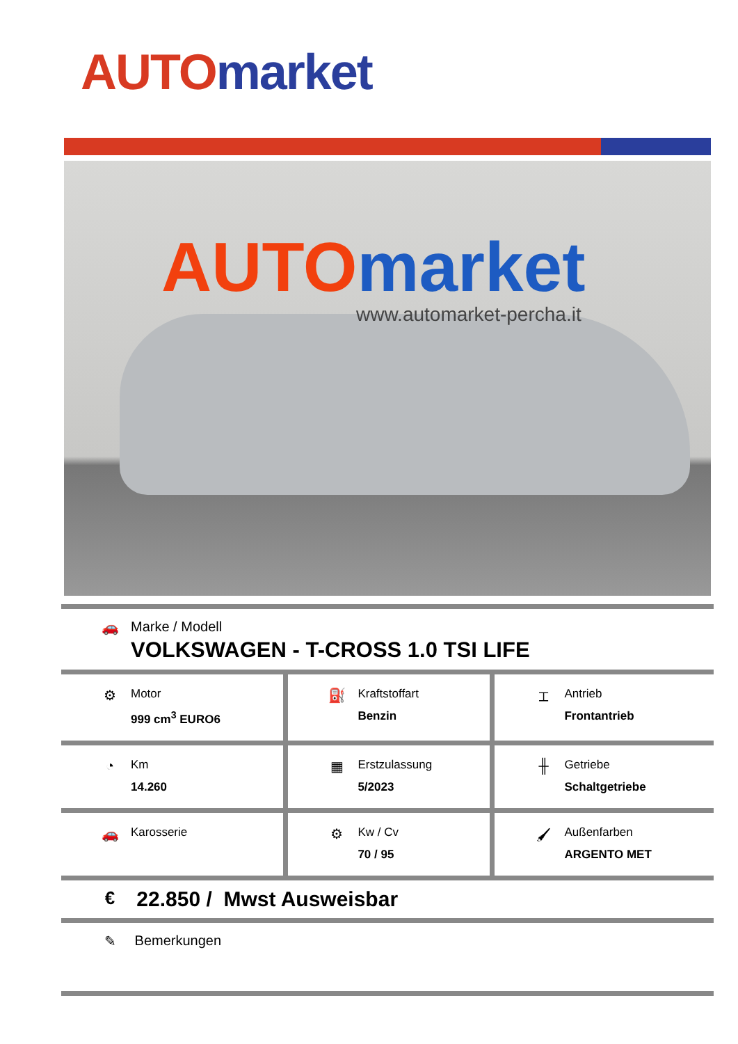AUTO market
AUTOmarket
www.automarket-percha.it
| 🚗 Marke / Modell VOLKSWAGEN - T-CROSS 1.0 TSI LIFE | | |
| ⚙ Motor 999 cm<sup>3</sup> EURO6 | ⛽ Kraftstoffart Benzin | ⌶ Antrieb Frontantrieb |
| ◔ Km 14.260 | ▦ Erstzulassung 5/2023 | ╫ Getriebe Schaltgetriebe |
| 🚗 Karosserie | ⚙ Kw / Cv 70 / 95 | 🖌 Außenfarben ARGENTO MET |
| € 22.850 / Mwst Ausweisbar | | |
| ✎ Bemerkungen | | |